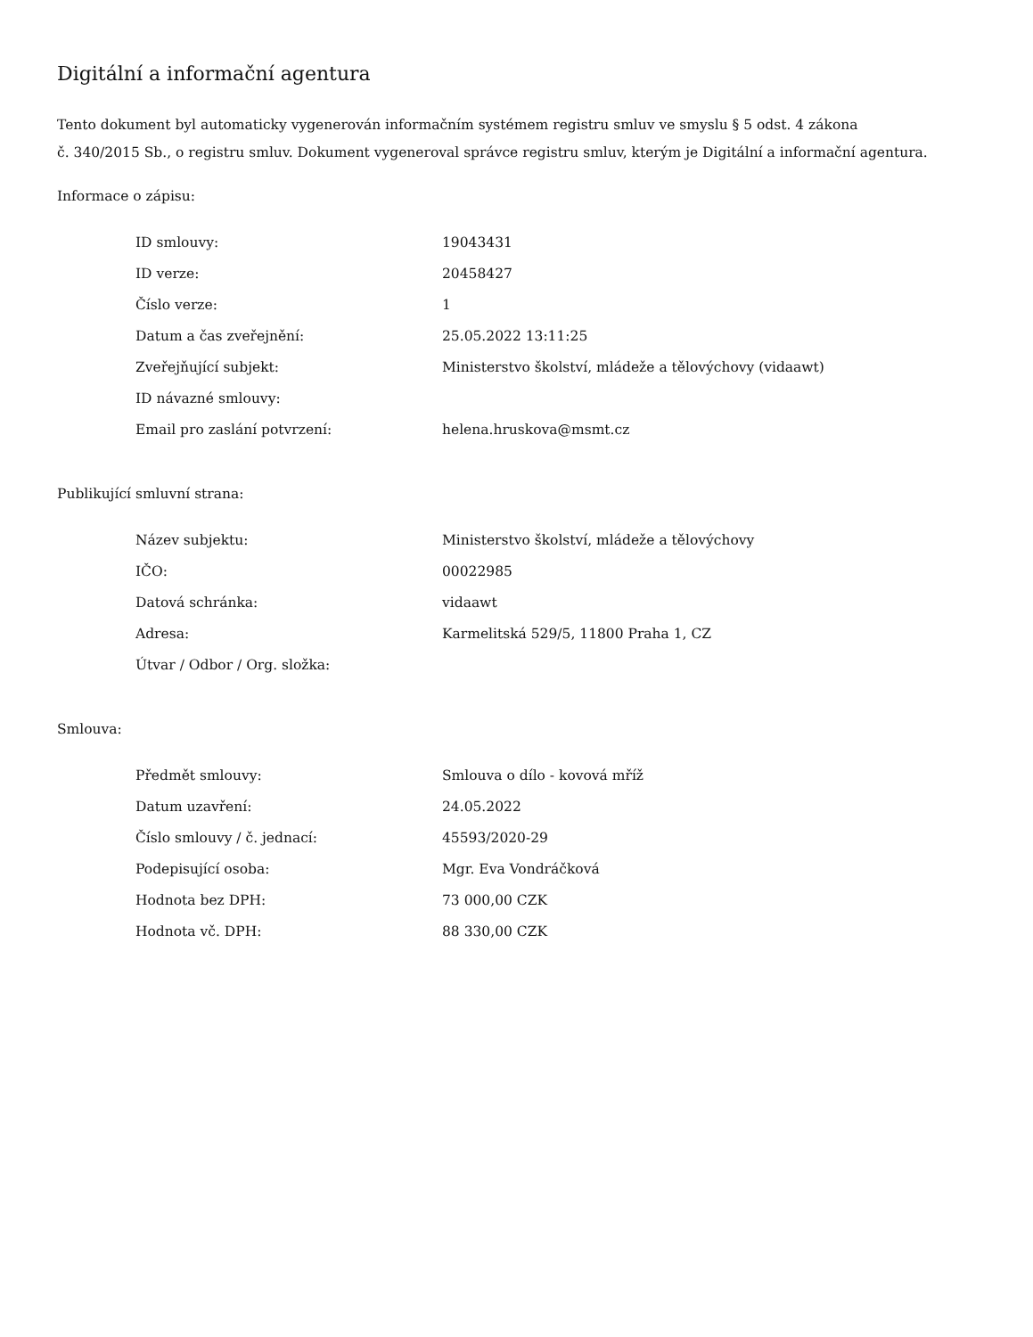Digitální a informační agentura
Tento dokument byl automaticky vygenerován informačním systémem registru smluv ve smyslu § 5 odst. 4 zákona
č. 340/2015 Sb., o registru smluv. Dokument vygeneroval správce registru smluv, kterým je Digitální a informační agentura.
Informace o zápisu:
| ID smlouvy: | 19043431 |
| ID verze: | 20458427 |
| Číslo verze: | 1 |
| Datum a čas zveřejnění: | 25.05.2022 13:11:25 |
| Zveřejňující subjekt: | Ministerstvo školství, mládeže a tělovýchovy (vidaawt) |
| ID návazné smlouvy: | |
| Email pro zaslání potvrzení: | helena.hruskova@msmt.cz |
Publikující smluvní strana:
| Název subjektu: | Ministerstvo školství, mládeže a tělovýchovy |
| IČO: | 00022985 |
| Datová schránka: | vidaawt |
| Adresa: | Karmelitská 529/5, 11800 Praha 1, CZ |
| Útvar / Odbor / Org. složka: | |
Smlouva:
| Předmět smlouvy: | Smlouva o dílo - kovová mříž |
| Datum uzavření: | 24.05.2022 |
| Číslo smlouvy / č. jednací: | 45593/2020-29 |
| Podepisující osoba: | Mgr. Eva Vondráčková |
| Hodnota bez DPH: | 73 000,00 CZK |
| Hodnota vč. DPH: | 88 330,00 CZK |